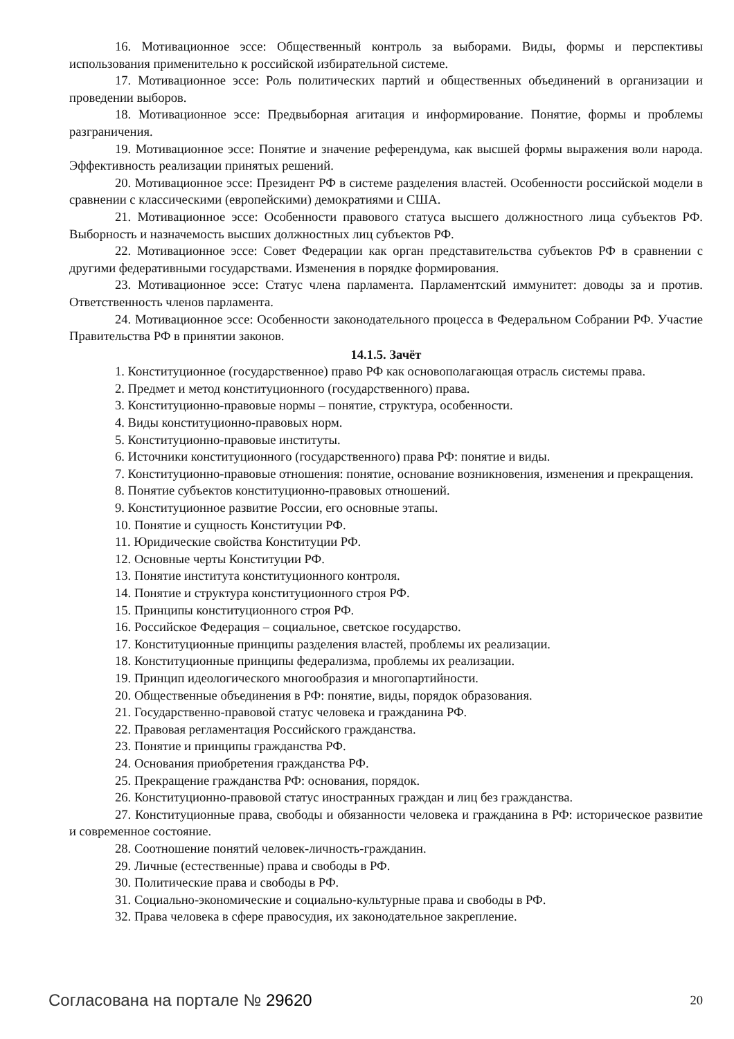16. Мотивационное эссе: Общественный контроль за выборами. Виды, формы и перспективы использования применительно к российской избирательной системе.
17. Мотивационное эссе: Роль политических партий и общественных объединений в организации и проведении выборов.
18. Мотивационное эссе: Предвыборная агитация и информирование. Понятие, формы и проблемы разграничения.
19. Мотивационное эссе: Понятие и значение референдума, как высшей формы выражения воли народа. Эффективность реализации принятых решений.
20. Мотивационное эссе: Президент РФ в системе разделения властей. Особенности российской модели в сравнении с классическими (европейскими) демократиями и США.
21. Мотивационное эссе: Особенности правового статуса высшего должностного лица субъектов РФ. Выборность и назначемость высших должностных лиц субъектов РФ.
22. Мотивационное эссе: Совет Федерации как орган представительства субъектов РФ в сравнении с другими федеративными государствами. Изменения в порядке формирования.
23. Мотивационное эссе: Статус члена парламента. Парламентский иммунитет: доводы за и против. Ответственность членов парламента.
24. Мотивационное эссе: Особенности законодательного процесса в Федеральном Собрании РФ. Участие Правительства РФ в принятии законов.
14.1.5. Зачёт
1. Конституционное (государственное) право РФ как основополагающая отрасль системы права.
2. Предмет и метод конституционного (государственного) права.
3. Конституционно-правовые нормы – понятие, структура, особенности.
4. Виды конституционно-правовых норм.
5. Конституционно-правовые институты.
6. Источники конституционного (государственного) права РФ: понятие и виды.
7. Конституционно-правовые отношения: понятие, основание возникновения, изменения и прекращения.
8. Понятие субъектов конституционно-правовых отношений.
9. Конституционное развитие России, его основные этапы.
10. Понятие и сущность Конституции РФ.
11. Юридические свойства Конституции РФ.
12. Основные черты Конституции РФ.
13. Понятие института конституционного контроля.
14. Понятие и структура конституционного строя РФ.
15. Принципы конституционного строя РФ.
16. Российское Федерация – социальное, светское государство.
17. Конституционные принципы разделения властей, проблемы их реализации.
18. Конституционные принципы федерализма, проблемы их реализации.
19. Принцип идеологического многообразия и многопартийности.
20. Общественные объединения в РФ: понятие, виды, порядок образования.
21. Государственно-правовой статус человека и гражданина РФ.
22. Правовая регламентация Российского гражданства.
23. Понятие и принципы гражданства РФ.
24. Основания приобретения гражданства РФ.
25. Прекращение гражданства РФ: основания, порядок.
26. Конституционно-правовой статус иностранных граждан и лиц без гражданства.
27. Конституционные права, свободы и обязанности человека и гражданина в РФ: историческое развитие и современное состояние.
28. Соотношение понятий человек-личность-гражданин.
29. Личные (естественные) права и свободы в РФ.
30. Политические права и свободы в РФ.
31. Социально-экономические и социально-культурные права и свободы в РФ.
32. Права человека в сфере правосудия, их законодательное закрепление.
Согласована на портале № 29620 20